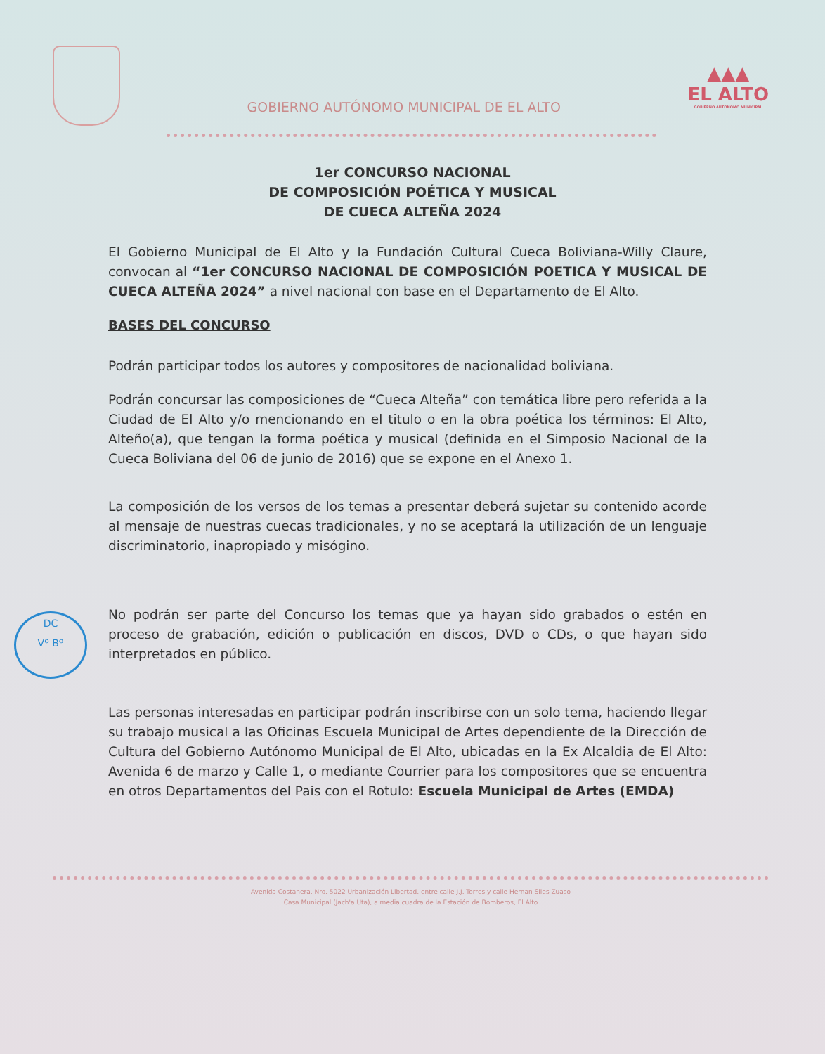GOBIERNO AUTÓNOMO MUNICIPAL DE EL ALTO
▲▲▲
EL ALTO
GOBIERNO AUTÓNOMO MUNICIPAL
1er CONCURSO NACIONAL
DE COMPOSICIÓN POÉTICA Y MUSICAL
DE CUECA ALTEÑA 2024
El Gobierno Municipal de El Alto y la Fundación Cultural Cueca Boliviana-Willy Claure, convocan al “1er CONCURSO NACIONAL DE COMPOSICIÓN POETICA Y MUSICAL DE CUECA ALTEÑA 2024” a nivel nacional con base en el Departamento de El Alto.
BASES DEL CONCURSO
Podrán participar todos los autores y compositores de nacionalidad boliviana.
Podrán concursar las composiciones de “Cueca Alteña” con temática libre pero referida a la Ciudad de El Alto y/o mencionando en el titulo o en la obra poética los términos: El Alto, Alteño(a), que tengan la forma poética y musical (definida en el Simposio Nacional de la Cueca Boliviana del 06 de junio de 2016) que se expone en el Anexo 1.
La composición de los versos de los temas a presentar deberá sujetar su contenido acorde al mensaje de nuestras cuecas tradicionales, y no se aceptará la utilización de un lenguaje discriminatorio, inapropiado y misógino.
No podrán ser parte del Concurso los temas que ya hayan sido grabados o estén en proceso de grabación, edición o publicación en discos, DVD o CDs, o que hayan sido interpretados en público.
Las personas interesadas en participar podrán inscribirse con un solo tema, haciendo llegar su trabajo musical a las Oficinas Escuela Municipal de Artes dependiente de la Dirección de Cultura del Gobierno Autónomo Municipal de El Alto, ubicadas en la Ex Alcaldia de El Alto: Avenida 6 de marzo y Calle 1, o mediante Courrier para los compositores que se encuentra en otros Departamentos del Pais con el Rotulo: Escuela Municipal de Artes (EMDA)
DC
Vº Bº
Avenida Costanera, Nro. 5022 Urbanización Libertad, entre calle J.J. Torres y calle Hernan Siles Zuaso
Casa Municipal (Jach'a Uta), a media cuadra de la Estación de Bomberos, El Alto